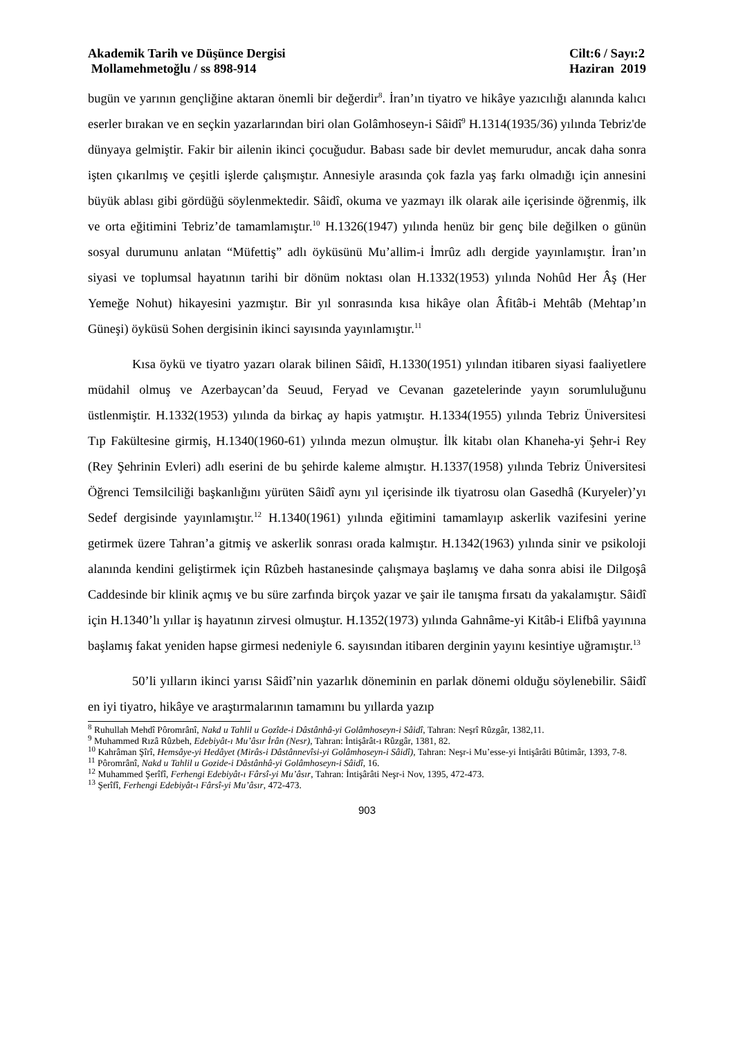Akademik Tarih ve Düşünce Dergisi
Mollamehmetoğlu / ss 898-914
Cilt:6 / Sayı:2
Haziran 2019
bugün ve yarının gençliğine aktaran önemli bir değerdir<sup>8</sup>. İran’ın tiyatro ve hikâye yazıcılığı alanında kalıcı eserler bırakan ve en seçkin yazarlarından biri olan Golâmhoseyn-i Sâidî<sup>9</sup> H.1314(1935/36) yılında Tebriz'de dünyaya gelmiştir. Fakir bir ailenin ikinci çocuğudur. Babası sade bir devlet memurudur, ancak daha sonra işten çıkarılmış ve çeşitli işlerde çalışmıştır. Annesiyle arasında çok fazla yaş farkı olmadığı için annesini büyük ablası gibi gördüğü söylenmektedir. Sâidî, okuma ve yazmayı ilk olarak aile içerisinde öğrenmiş, ilk ve orta eğitimini Tebriz’de tamamlamıştır.<sup>10</sup> H.1326(1947) yılında henüz bir genç bile değilken o günün sosyal durumunu anlatan “Müfettiş” adlı öyküsünü Mu’allim-i İmrûz adlı dergide yayınlamıştır. İran’ın siyasi ve toplumsal hayatının tarihi bir dönüm noktası olan H.1332(1953) yılında Nohûd Her Âş (Her Yemeğe Nohut) hikayesini yazmıştır. Bir yıl sonrasında kısa hikâye olan Âfitâb-i Mehtâb (Mehtap’ın Güneşi) öyküsü Sohen dergisinin ikinci sayısında yayınlamıştır.<sup>11</sup>
Kısa öykü ve tiyatro yazarı olarak bilinen Sâidî, H.1330(1951) yılından itibaren siyasi faaliyetlere müdahil olmuş ve Azerbaycan’da Seuud, Feryad ve Cevanan gazetelerinde yayın sorumluluğunu üstlenmiştir. H.1332(1953) yılında da birkaç ay hapis yatmıştır. H.1334(1955) yılında Tebriz Üniversitesi Tıp Fakültesine girmiş, H.1340(1960-61) yılında mezun olmuştur. İlk kitabı olan Khaneha-yi Şehr-i Rey (Rey Şehrinin Evleri) adlı eserini de bu şehirde kaleme almıştır. H.1337(1958) yılında Tebriz Üniversitesi Öğrenci Temsilciliği başkanlığını yürüten Sâidî aynı yıl içerisinde ilk tiyatrosu olan Gasedhâ (Kuryeler)’yı Sedef dergisinde yayınlamıştır.<sup>12</sup> H.1340(1961) yılında eğitimini tamamlayıp askerlik vazifesini yerine getirmek üzere Tahran’a gitmiş ve askerlik sonrası orada kalmıştır. H.1342(1963) yılında sinir ve psikoloji alanında kendini geliştirmek için Rûzbeh hastanesinde çalışmaya başlamış ve daha sonra abisi ile Dilgoşâ Caddesinde bir klinik açmış ve bu süre zarfında birçok yazar ve şair ile tanışma fırsatı da yakalamıştır. Sâidî için H.1340’lı yıllar iş hayatının zirvesi olmuştur. H.1352(1973) yılında Gahnâme-yi Kitâb-i Elifbâ yayınına başlamış fakat yeniden hapse girmesi nedeniyle 6. sayısından itibaren derginin yayını kesintiye uğramıştır.<sup>13</sup>
50’li yılların ikinci yarısı Sâidî’nin yazarlık döneminin en parlak dönemi olduğu söylenebilir. Sâidî en iyi tiyatro, hikâye ve araştırmalarının tamamını bu yıllarda yazıp
<sup>8</sup> Ruhullah Mehdî Pôromrânî, Nakd u Tahlil u Gozîde-i Dâstânhâ-yi Golâmhoseyn-i Sâidî, Tahran: Neşrî Rûzgâr, 1382,11.
<sup>9</sup> Muhammed Rızâ Rûzbeh, Edebiyât-ı Mu’âsır İrân (Nesr), Tahran: İntişârât-ı Rûzgâr, 1381, 82.
<sup>10</sup> Kahrâman Şîrî, Hemsâye-yi Hedâyet (Mirâs-i Dâstânnevîsi-yi Golâmhoseyn-i Sâidî), Tahran: Neşr-i Mu’esse-yi İntişârâti Bûtimâr, 1393, 7-8.
<sup>11</sup> Pôromrânî, Nakd u Tahlil u Gozide-i Dâstânhâ-yi Golâmhoseyn-i Sâidî, 16.
<sup>12</sup> Muhammed Şerîfî, Ferhengi Edebiyât-ı Fârsî-yi Mu’âsır, Tahran: İntişârâti Neşr-i Nov, 1395, 472-473.
<sup>13</sup> Şerîfî, Ferhengi Edebiyât-ı Fârsî-yi Mu’âsır, 472-473.
903